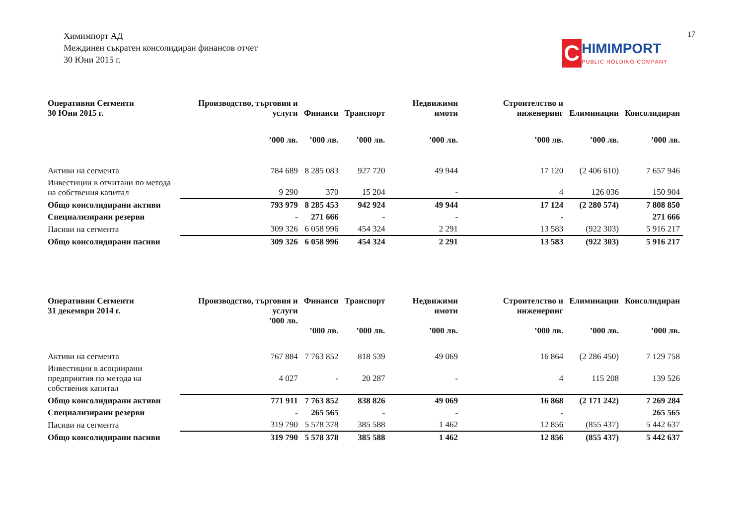Химимпорт АД
Междинен съкратен консолидиран финансов отчет
30 Юни 2015 г.
C
HIMIMPORT
PUBLIC HOLDING COMPANY
17
| Оперативни Сегменти 30 Юни 2015 г. | Производство, търговия и услуги | Финанси | Транспорт | Недвижими имоти | Строителство и инженеринг | Елиминации | Консолидиран |
| --- | --- | --- | --- | --- | --- | --- | --- |
| | ’000 лв. | ’000 лв. | ’000 лв. | ’000 лв. | ’000 лв. | ’000 лв. | ’000 лв. |
| Активи на сегмента | 784 689 | 8 285 083 | 927 720 | 49 944 | 17 120 | (2 406 610) | 7 657 946 |
| Инвестиции в отчитани по метода на собствения капитал | 9 290 | 370 | 15 204 | - | 4 | 126 036 | 150 904 |
| Общо консолидирани активи | 793 979 | 8 285 453 | 942 924 | 49 944 | 17 124 | (2 280 574) | 7 808 850 |
| Специализирани резерви | - | 271 666 | - | - | - | | 271 666 |
| Пасиви на сегмента | 309 326 | 6 058 996 | 454 324 | 2 291 | 13 583 | (922 303) | 5 916 217 |
| Общо консолидирани пасиви | 309 326 | 6 058 996 | 454 324 | 2 291 | 13 583 | (922 303) | 5 916 217 |
| Оперативни Сегменти 31 декември 2014 г. | Производство, търговия и услуги ’000 лв. | Финанси ’000 лв. | Транспорт ’000 лв. | Недвижими имоти ’000 лв. | Строителство и инженеринг ’000 лв. | Елиминации ’000 лв. | Консолидиран ’000 лв. |
| --- | --- | --- | --- | --- | --- | --- | --- |
| Активи на сегмента | 767 884 | 7 763 852 | 818 539 | 49 069 | 16 864 | (2 286 450) | 7 129 758 |
| Инвестиции в асоциирани предприятия по метода на собствения капитал | 4 027 | - | 20 287 | - | 4 | 115 208 | 139 526 |
| Общо консолидирани активи | 771 911 | 7 763 852 | 838 826 | 49 069 | 16 868 | (2 171 242) | 7 269 284 |
| Специализирани резерви | - | 265 565 | - | - | - | | 265 565 |
| Пасиви на сегмента | 319 790 | 5 578 378 | 385 588 | 1 462 | 12 856 | (855 437) | 5 442 637 |
| Общо консолидирани пасиви | 319 790 | 5 578 378 | 385 588 | 1 462 | 12 856 | (855 437) | 5 442 637 |